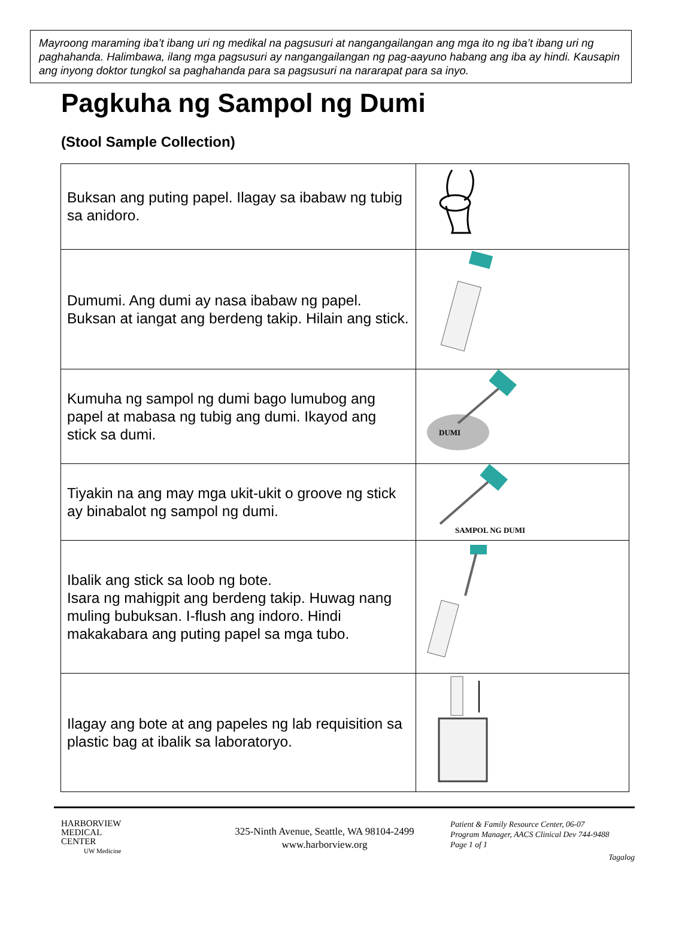Mayroong maraming iba’t ibang uri ng medikal na pagsusuri at nangangailangan ang mga ito ng iba’t ibang uri ng paghahanda. Halimbawa, ilang mga pagsusuri ay nangangailangan ng pag-aayuno habang ang iba ay hindi. Kausapin ang inyong doktor tungkol sa paghahanda para sa pagsusuri na nararapat para sa inyo.
Pagkuha ng Sampol ng Dumi
(Stool Sample Collection)
| Buksan ang puting papel. Ilagay sa ibabaw ng tubig sa anidoro. | |
| Dumumi. Ang dumi ay nasa ibabaw ng papel. Buksan at iangat ang berdeng takip. Hilain ang stick. | |
| Kumuha ng sampol ng dumi bago lumubog ang papel at mabasa ng tubig ang dumi. Ikayod ang stick sa dumi. | DUMI |
| Tiyakin na ang may mga ukit-ukit o groove ng stick ay binabalot ng sampol ng dumi. | SAMPOL NG DUMI |
| Ibalik ang stick sa loob ng bote. Isara ng mahigpit ang berdeng takip. Huwag nang muling bubuksan. I-flush ang indoro. Hindi makakabara ang puting papel sa mga tubo. | |
| Ilagay ang bote at ang papeles ng lab requisition sa plastic bag at ibalik sa laboratoryo. | |
HARBORVIEW
MEDICAL
CENTER
UW Medicine
325-Ninth Avenue, Seattle, WA 98104-2499
www.harborview.org
Patient & Family Resource Center, 06-07
Program Manager, AACS Clinical Dev 744-9488
Page 1 of 1
Tagalog